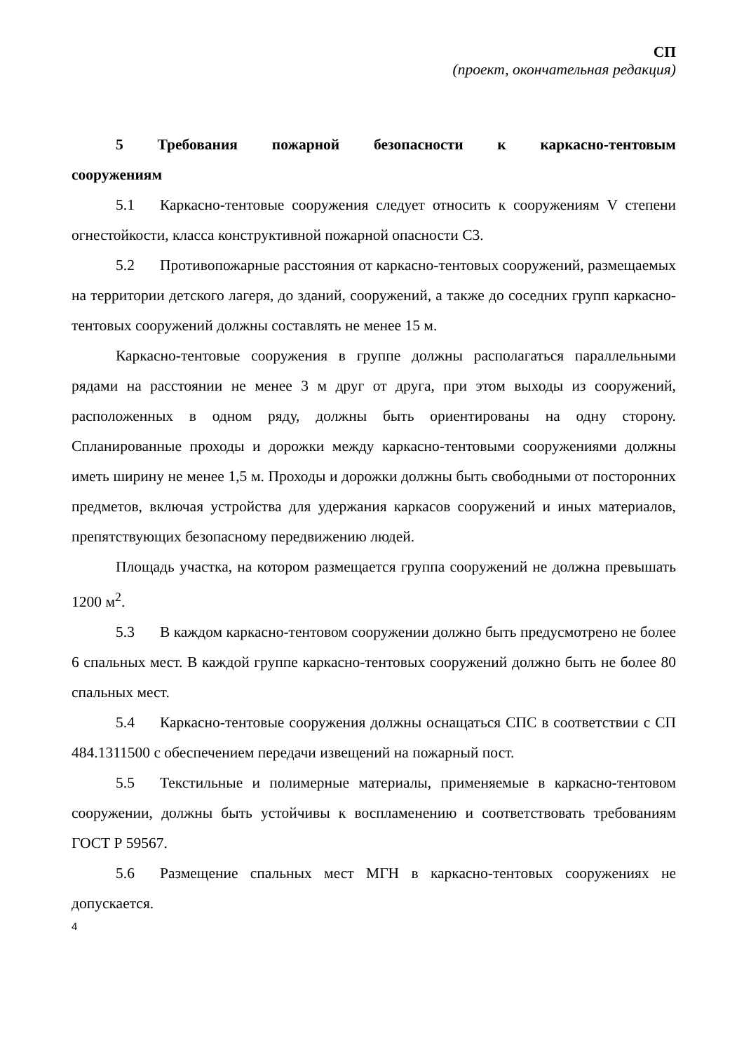СП
(проект, окончательная редакция)
5 Требования пожарной безопасности к каркасно-тентовым сооружениям
5.1 Каркасно-тентовые сооружения следует относить к сооружениям V степени огнестойкости, класса конструктивной пожарной опасности С3.
5.2 Противопожарные расстояния от каркасно-тентовых сооружений, размещаемых на территории детского лагеря, до зданий, сооружений, а также до соседних групп каркасно-тентовых сооружений должны составлять не менее 15 м.
Каркасно-тентовые сооружения в группе должны располагаться параллельными рядами на расстоянии не менее 3 м друг от друга, при этом выходы из сооружений, расположенных в одном ряду, должны быть ориентированы на одну сторону. Спланированные проходы и дорожки между каркасно-тентовыми сооружениями должны иметь ширину не менее 1,5 м. Проходы и дорожки должны быть свободными от посторонних предметов, включая устройства для удержания каркасов сооружений и иных материалов, препятствующих безопасному передвижению людей.
Площадь участка, на котором размещается группа сооружений не должна превышать 1200 м<sup>2</sup>.
5.3 В каждом каркасно-тентовом сооружении должно быть предусмотрено не более 6 спальных мест. В каждой группе каркасно-тентовых сооружений должно быть не более 80 спальных мест.
5.4 Каркасно-тентовые сооружения должны оснащаться СПС в соответствии с СП 484.1311500 с обеспечением передачи извещений на пожарный пост.
5.5 Текстильные и полимерные материалы, применяемые в каркасно-тентовом сооружении, должны быть устойчивы к воспламенению и соответствовать требованиям ГОСТ Р 59567.
5.6 Размещение спальных мест МГН в каркасно-тентовых сооружениях не допускается.
4